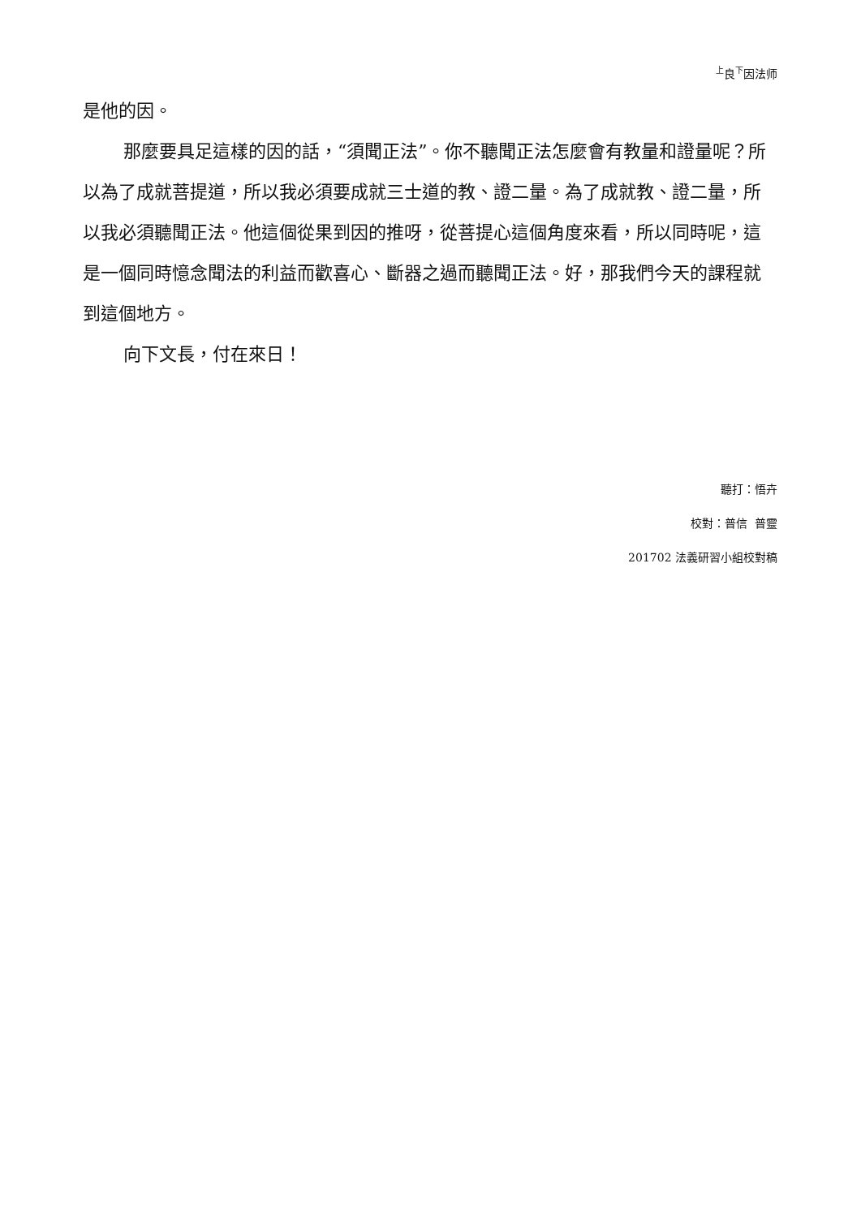<sup>上</sup>良<sup>下</sup>因法师
是他的因。
那麼要具足這樣的因的話，“須聞正法”。你不聽聞正法怎麼會有教量和證量呢？所以為了成就菩提道，所以我必須要成就三士道的教、證二量。為了成就教、證二量，所以我必須聽聞正法。他這個從果到因的推呀，從菩提心這個角度來看，所以同時呢，這是一個同時憶念聞法的利益而歡喜心、斷器之過而聽聞正法。好，那我們今天的課程就到這個地方。
向下文長，付在來日！
聽打：悟卉
校對：普信 普靈
201702 法義研習小組校對稿